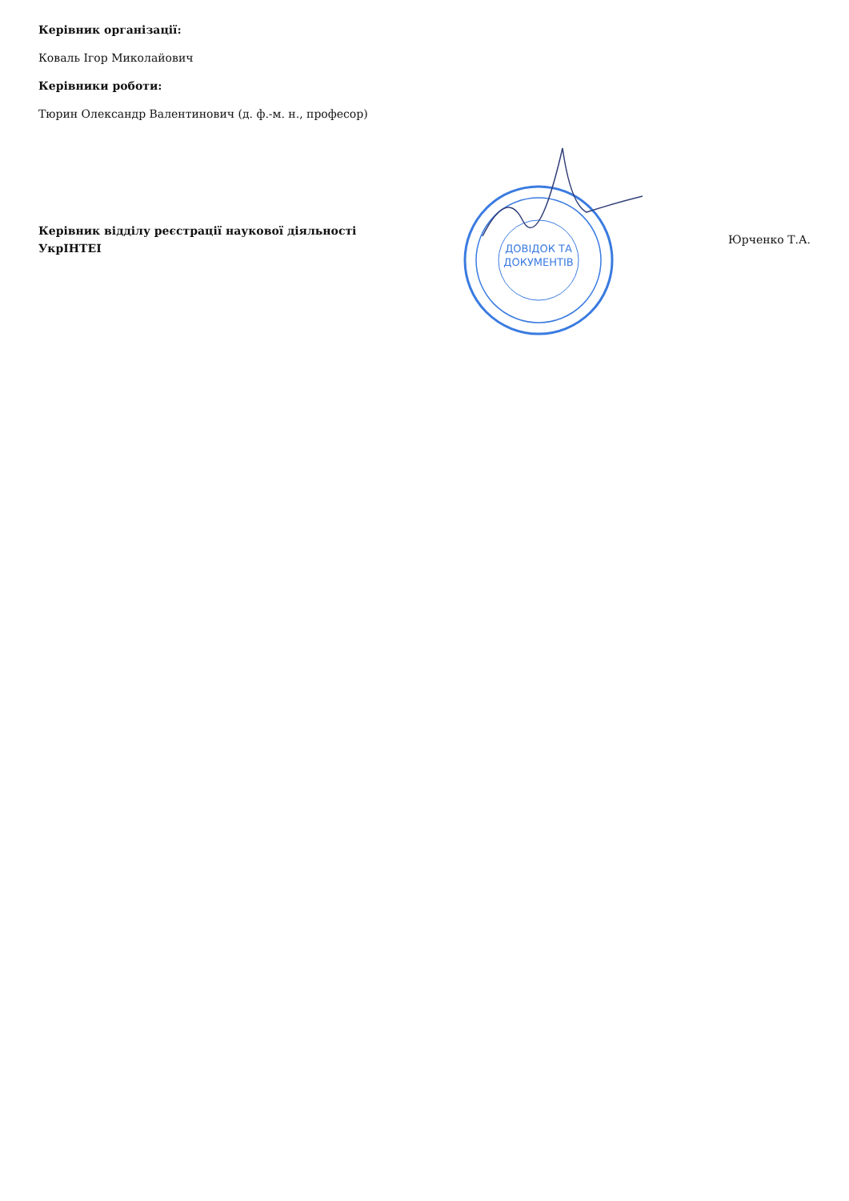Керівник організації:
Коваль Ігор Миколайович
Керівники роботи:
Тюрин Олександр Валентинович (д. ф.-м. н., професор)
Керівник відділу реєстрації наукової діяльності
УкрІНТЕІ
ДОВІДОК ТА
ДОКУМЕНТІВ
Юрченко Т.А.